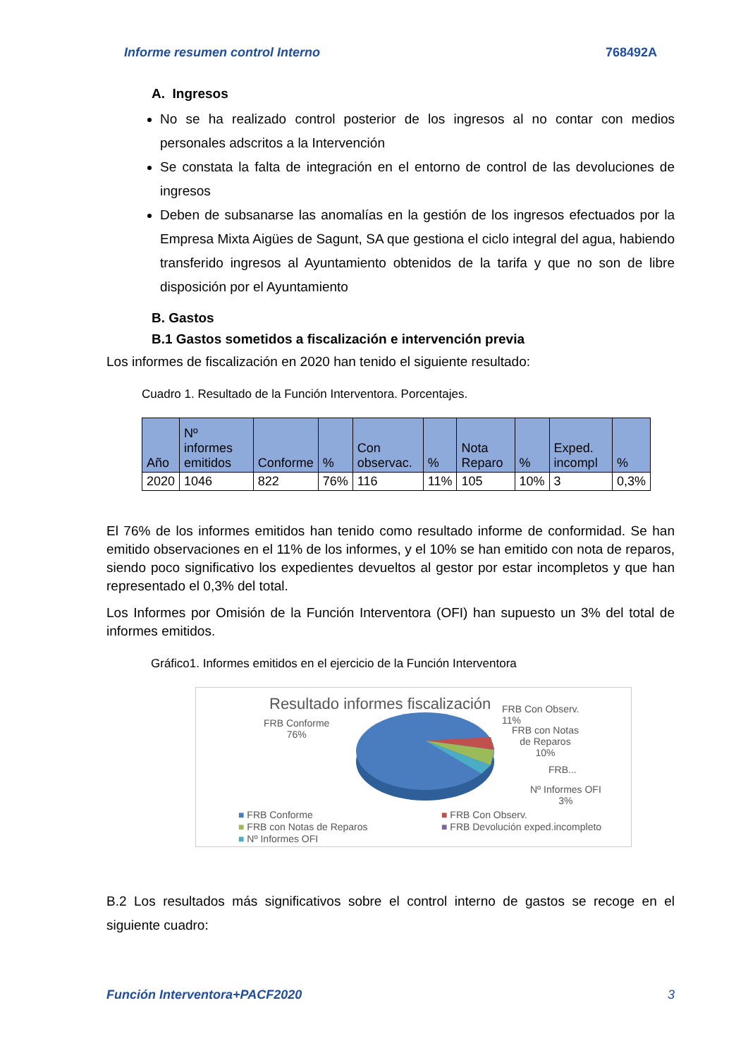Informe resumen control Interno 768492A
A. Ingresos
No se ha realizado control posterior de los ingresos al no contar con medios personales adscritos a la Intervención
Se constata la falta de integración en el entorno de control de las devoluciones de ingresos
Deben de subsanarse las anomalías en la gestión de los ingresos efectuados por la Empresa Mixta Aigües de Sagunt, SA que gestiona el ciclo integral del agua, habiendo transferido ingresos al Ayuntamiento obtenidos de la tarifa y que no son de libre disposición por el Ayuntamiento
B. Gastos
B.1 Gastos sometidos a fiscalización e intervención previa
Los informes de fiscalización en 2020 han tenido el siguiente resultado:
Cuadro 1. Resultado de la Función Interventora. Porcentajes.
| Año | Nº informes emitidos | Conforme | % | Con observac. | % | Nota Reparo | % | Exped. incompl | % |
| --- | --- | --- | --- | --- | --- | --- | --- | --- | --- |
| 2020 | 1046 | 822 | 76% | 116 | 11% | 105 | 10% | 3 | 0,3% |
El 76% de los informes emitidos han tenido como resultado informe de conformidad. Se han emitido observaciones en el 11% de los informes, y el 10% se han emitido con nota de reparos, siendo poco significativo los expedientes devueltos al gestor por estar incompletos y que han representado el 0,3% del total.
Los Informes por Omisión de la Función Interventora (OFI) han supuesto un 3% del total de informes emitidos.
Gráfico1. Informes emitidos en el ejercicio de la Función Interventora
Resultado informes fiscalización
FRB Conforme
76%
FRB Con Observ.
11%
FRB con Notas
de Reparos
10%
FRB...
Nº Informes OFI
3%
■ FRB Conforme
■ FRB con Notas de Reparos
■ Nº Informes OFI
■ FRB Con Observ.
■ FRB Devolución exped.incompleto
B.2 Los resultados más significativos sobre el control interno de gastos se recoge en el siguiente cuadro:
Función Interventora+PACF2020 3